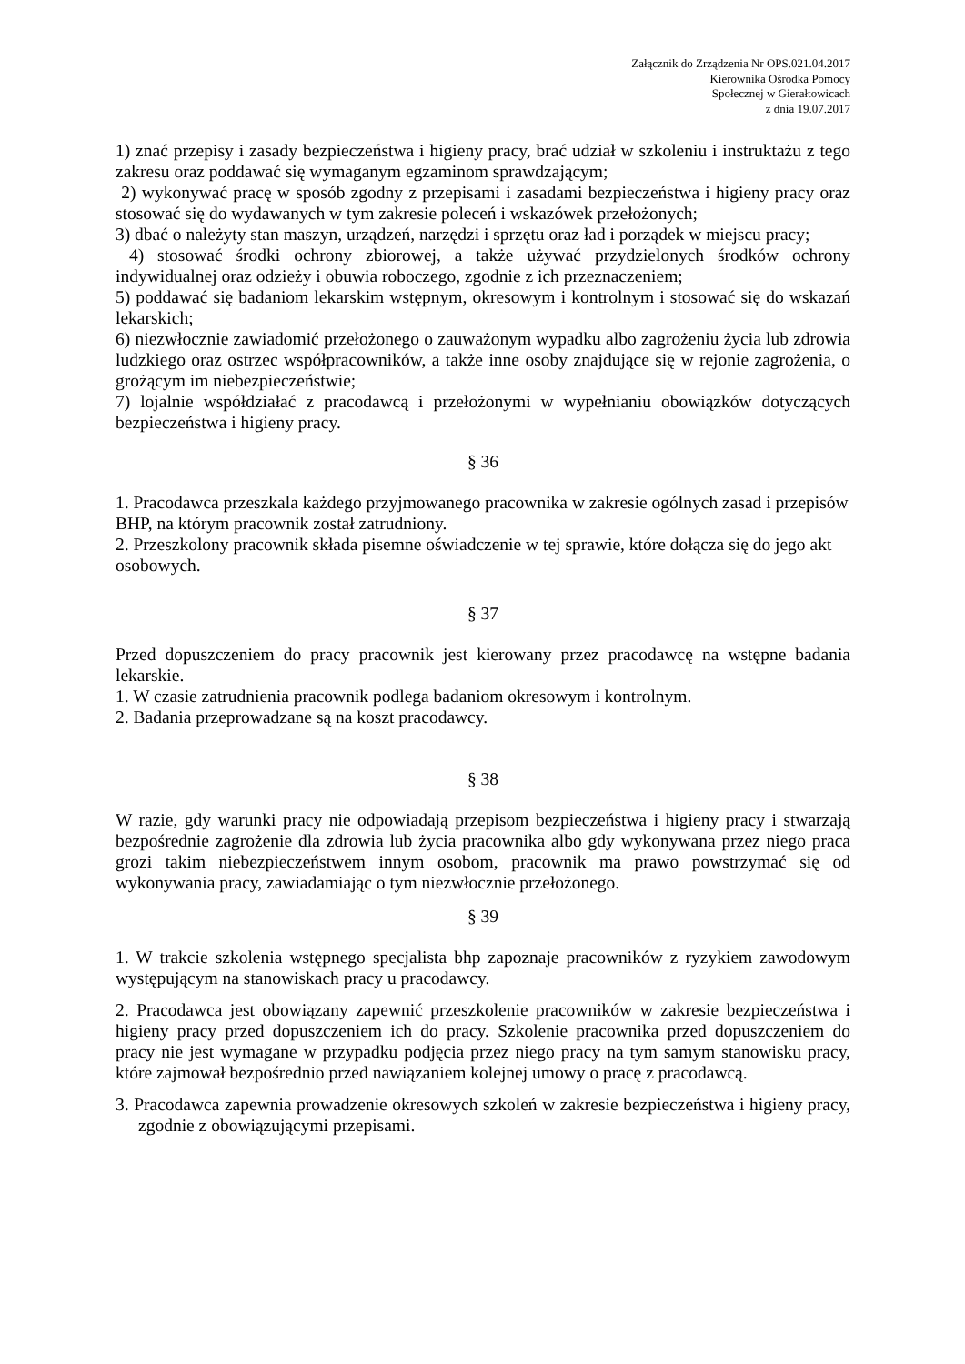Załącznik do Zrządzenia Nr OPS.021.04.2017
Kierownika Ośrodka Pomocy
Społecznej w Gierałtowicach
z dnia 19.07.2017
1) znać przepisy i zasady bezpieczeństwa i higieny pracy, brać udział w szkoleniu i instruktażu z tego zakresu oraz poddawać się wymaganym egzaminom sprawdzającym;
2) wykonywać pracę w sposób zgodny z przepisami i zasadami bezpieczeństwa i higieny pracy oraz stosować się do wydawanych w tym zakresie poleceń i wskazówek przełożonych;
3) dbać o należyty stan maszyn, urządzeń, narzędzi i sprzętu oraz ład i porządek w miejscu pracy;
4) stosować środki ochrony zbiorowej, a także używać przydzielonych środków ochrony indywidualnej oraz odzieży i obuwia roboczego, zgodnie z ich przeznaczeniem;
5) poddawać się badaniom lekarskim wstępnym, okresowym i kontrolnym i stosować się do wskazań lekarskich;
6) niezwłocznie zawiadomić przełożonego o zauważonym wypadku albo zagrożeniu życia lub zdrowia ludzkiego oraz ostrzec współpracowników, a także inne osoby znajdujące się w rejonie zagrożenia, o grożącym im niebezpieczeństwie;
7) lojalnie współdziałać z pracodawcą i przełożonymi w wypełnianiu obowiązków dotyczących bezpieczeństwa i higieny pracy.
§ 36
1. Pracodawca przeszkala każdego przyjmowanego pracownika w zakresie ogólnych zasad i przepisów BHP, na którym pracownik został zatrudniony.
2. Przeszkolony pracownik składa pisemne oświadczenie w tej sprawie, które dołącza się do jego akt osobowych.
§ 37
Przed dopuszczeniem do pracy pracownik jest kierowany przez pracodawcę na wstępne badania lekarskie.
1. W czasie zatrudnienia pracownik podlega badaniom okresowym i kontrolnym.
2. Badania przeprowadzane są na koszt pracodawcy.
§ 38
W razie, gdy warunki pracy nie odpowiadają przepisom bezpieczeństwa i higieny pracy i stwarzają bezpośrednie zagrożenie dla zdrowia lub życia pracownika albo gdy wykonywana przez niego praca grozi takim niebezpieczeństwem innym osobom, pracownik ma prawo powstrzymać się od wykonywania pracy, zawiadamiając o tym niezwłocznie przełożonego.
§ 39
1. W trakcie szkolenia wstępnego specjalista bhp zapoznaje pracowników z ryzykiem zawodowym występującym na stanowiskach pracy u pracodawcy.
2. Pracodawca jest obowiązany zapewnić przeszkolenie pracowników w zakresie bezpieczeństwa i higieny pracy przed dopuszczeniem ich do pracy. Szkolenie pracownika przed dopuszczeniem do pracy nie jest wymagane w przypadku podjęcia przez niego pracy na tym samym stanowisku pracy, które zajmował bezpośrednio przed nawiązaniem kolejnej umowy o pracę z pracodawcą.
3. Pracodawca zapewnia prowadzenie okresowych szkoleń w zakresie bezpieczeństwa i higieny pracy, zgodnie z obowiązującymi przepisami.